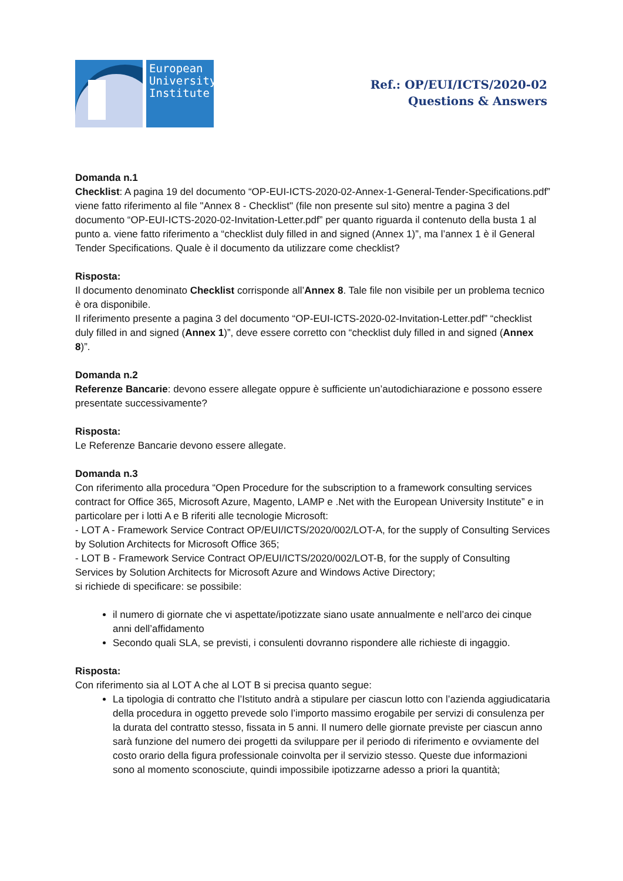European
University
Institute
Ref.: OP/EUI/ICTS/2020-02
Questions & Answers
Domanda n.1
Checklist: A pagina 19 del documento “OP-EUI-ICTS-2020-02-Annex-1-General-Tender-Specifications.pdf” viene fatto riferimento al file "Annex 8 - Checklist" (file non presente sul sito) mentre a pagina 3 del documento “OP-EUI-ICTS-2020-02-Invitation-Letter.pdf” per quanto riguarda il contenuto della busta 1 al punto a. viene fatto riferimento a “checklist duly filled in and signed (Annex 1)”, ma l’annex 1 è il General Tender Specifications. Quale è il documento da utilizzare come checklist?
Risposta:
Il documento denominato Checklist corrisponde all’Annex 8. Tale file non visibile per un problema tecnico è ora disponibile.
Il riferimento presente a pagina 3 del documento “OP-EUI-ICTS-2020-02-Invitation-Letter.pdf” “checklist duly filled in and signed (Annex 1)”, deve essere corretto con “checklist duly filled in and signed (Annex 8)”.
Domanda n.2
Referenze Bancarie: devono essere allegate oppure è sufficiente un’autodichiarazione e possono essere presentate successivamente?
Risposta:
Le Referenze Bancarie devono essere allegate.
Domanda n.3
Con riferimento alla procedura “Open Procedure for the subscription to a framework consulting services contract for Office 365, Microsoft Azure, Magento, LAMP e .Net with the European University Institute” e in particolare per i lotti A e B riferiti alle tecnologie Microsoft:
- LOT A - Framework Service Contract OP/EUI/ICTS/2020/002/LOT-A, for the supply of Consulting Services by Solution Architects for Microsoft Office 365;
- LOT B - Framework Service Contract OP/EUI/ICTS/2020/002/LOT-B, for the supply of Consulting Services by Solution Architects for Microsoft Azure and Windows Active Directory;
si richiede di specificare: se possibile:
il numero di giornate che vi aspettate/ipotizzate siano usate annualmente e nell’arco dei cinque anni dell’affidamento
Secondo quali SLA, se previsti, i consulenti dovranno rispondere alle richieste di ingaggio.
Risposta:
Con riferimento sia al LOT A che al LOT B si precisa quanto segue:
La tipologia di contratto che l’Istituto andrà a stipulare per ciascun lotto con l’azienda aggiudicataria della procedura in oggetto prevede solo l’importo massimo erogabile per servizi di consulenza per la durata del contratto stesso, fissata in 5 anni. Il numero delle giornate previste per ciascun anno sarà funzione del numero dei progetti da sviluppare per il periodo di riferimento e ovviamente del costo orario della figura professionale coinvolta per il servizio stesso. Queste due informazioni sono al momento sconosciute, quindi impossibile ipotizzarne adesso a priori la quantità;